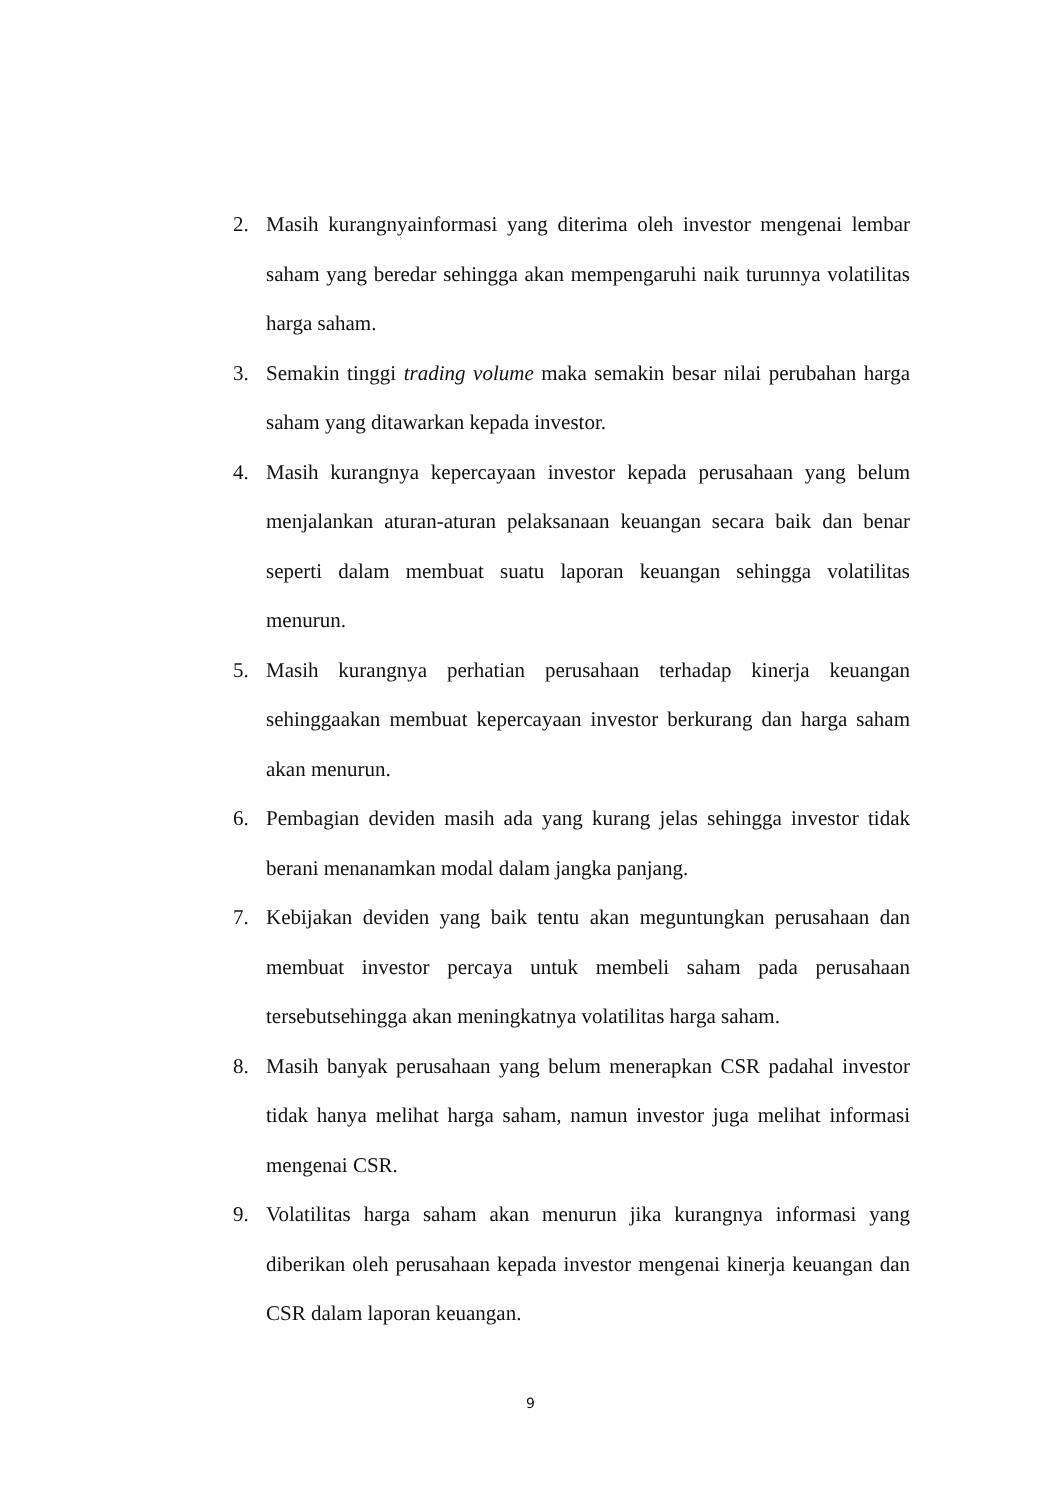2. Masih kurangnyainformasi yang diterima oleh investor mengenai lembar saham yang beredar sehingga akan mempengaruhi naik turunnya volatilitas harga saham.
3. Semakin tinggi trading volume maka semakin besar nilai perubahan harga saham yang ditawarkan kepada investor.
4. Masih kurangnya kepercayaan investor kepada perusahaan yang belum menjalankan aturan-aturan pelaksanaan keuangan secara baik dan benar seperti dalam membuat suatu laporan keuangan sehingga volatilitas menurun.
5. Masih kurangnya perhatian perusahaan terhadap kinerja keuangan sehinggaakan membuat kepercayaan investor berkurang dan harga saham akan menurun.
6. Pembagian deviden masih ada yang kurang jelas sehingga investor tidak berani menanamkan modal dalam jangka panjang.
7. Kebijakan deviden yang baik tentu akan meguntungkan perusahaan dan membuat investor percaya untuk membeli saham pada perusahaan tersebutsehingga akan meningkatnya volatilitas harga saham.
8. Masih banyak perusahaan yang belum menerapkan CSR padahal investor tidak hanya melihat harga saham, namun investor juga melihat informasi mengenai CSR.
9. Volatilitas harga saham akan menurun jika kurangnya informasi yang diberikan oleh perusahaan kepada investor mengenai kinerja keuangan dan CSR dalam laporan keuangan.
9